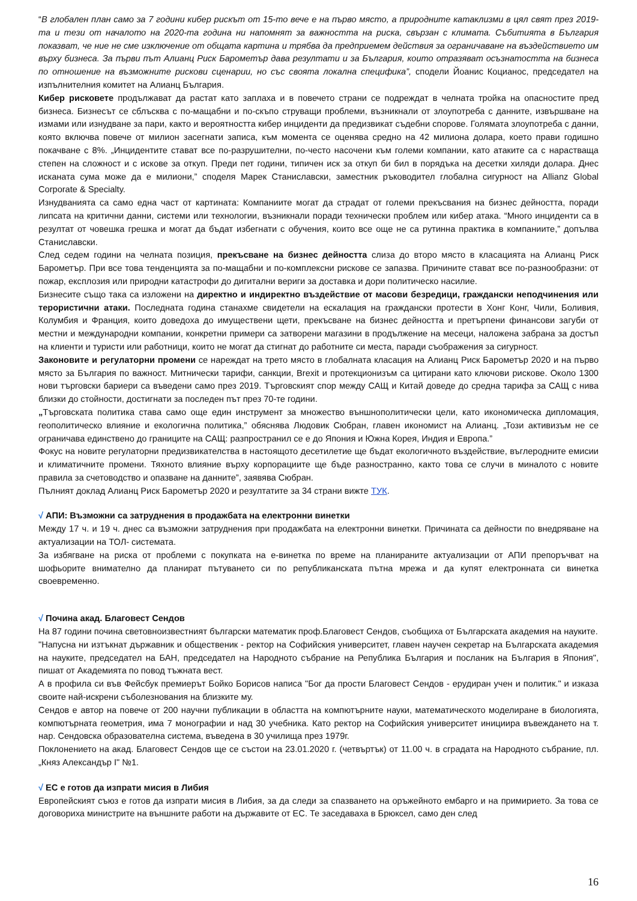“В глобален план само за 7 години кибер рискът от 15-то вече е на първо място, а природните катаклизми в цял свят през 2019-та и тези от началото на 2020-та година ни напомнят за важността на риска, свързан с климата. Събитията в България показват, че ние не сме изключение от общата картина и трябва да предприемем действия за ограничаване на въздействието им върху бизнеса. За първи път Алианц Риск Барометър дава резултати и за България, които отразяват осъзнатостта на бизнеса по отношение на възможните рискови сценарии, но със своята локална специфика”, сподели Йоанис Коцианос, председател на изпълнителния комитет на Алианц България.
Кибер рисковете продължават да растат като заплаха и в повечето страни се подреждат в челната тройка на опасностите пред бизнеса. Бизнесът се сблъсква с по-мащабни и по-скъпо струващи проблеми, възникнали от злоупотреба с данните, извършване на измами или изнудване за пари, както и вероятността кибер инциденти да предизвикат съдебни спорове. Голямата злоупотреба с данни, която включва повече от милион засегнати записа, към момента се оценява средно на 42 милиона долара, което прави годишно покачване с 8%. „Инцидентите стават все по-разрушителни, по-често насочени към големи компании, като атаките са с нарастваща степен на сложност и с искове за откуп. Преди пет години, типичен иск за откуп би бил в порядъка на десетки хиляди долара. Днес исканата сума може да е милиони,” споделя Марек Станиславски, заместник ръководител глобална сигурност на Allianz Global Corporate & Specialty.
Изнудванията са само една част от картината: Компаниите могат да страдат от големи прекъсвания на бизнес дейността, поради липсата на критични данни, системи или технологии, възникнали поради технически проблем или кибер атака. “Много инциденти са в резултат от човешка грешка и могат да бъдат избегнати с обучения, които все още не са рутинна практика в компаниите,” допълва Станиславски.
След седем години на челната позиция, прекъсване на бизнес дейността слиза до второ място в класацията на Алианц Риск Барометър. При все това тенденцията за по-мащабни и по-комплексни рискове се запазва. Причините стават все по-разнообразни: от пожар, експлозия или природни катастрофи до дигитални вериги за доставка и дори политическо насилие.
Бизнесите също така са изложени на директно и индиректно въздействие от масови безредици, граждански неподчинения или терористични атаки. Последната година станахме свидетели на ескалация на граждански протести в Хонг Конг, Чили, Боливия, Колумбия и Франция, които доведоха до имуществени щети, прекъсване на бизнес дейността и претърпени финансови загуби от местни и международни компании, конкретни примери са затворени магазини в продължение на месеци, наложена забрана за достъп на клиенти и туристи или работници, които не могат да стигнат до работните си места, паради съображения за сигурност.
Законовите и регулаторни промени се нареждат на трето място в глобалната класация на Алианц Риск Барометър 2020 и на първо място за България по важност. Митнически тарифи, санкции, Brexit и протекционизъм са цитирани като ключови рискове. Около 1300 нови търговски бариери са въведени само през 2019. Търговският спор между САЩ и Китай доведе до средна тарифа за САЩ с нива близки до стойности, достигнати за последен път през 70-те години.
„Търговската политика става само още един инструмент за множество външнополитически цели, като икономическа дипломация, геополитическо влияние и екологична политика,” обяснява Людовик Сюбран, главен икономист на Алианц. „Този активизъм не се ограничава единствено до границите на САЩ: разпространил се е до Япония и Южна Корея, Индия и Европа.”
Фокус на новите регулаторни предизвикателства в настоящото десетилетие ще бъдат екологичното въздействие, въглеродните емисии и климатичните промени. Тяхното влияние върху корпорациите ще бъде разностранно, както това се случи в миналото с новите правила за счетоводство и опазване на данните”, заявява Сюбран.
Пълният доклад Алианц Риск Барометър 2020 и резултатите за 34 страни вижте ТУК.
√ АПИ: Възможни са затруднения в продажбата на електронни винетки
Между 17 ч. и 19 ч. днес са възможни затруднения при продажбата на електронни винетки. Причината са дейности по внедряване на актуализации на ТОЛ- системата.
За избягване на риска от проблеми с покупката на е-винетка по време на планираните актуализации от АПИ препоръчват на шофьорите внимателно да планират пътуването си по републиканската пътна мрежа и да купят електронната си винетка своевременно.
√ Почина акад. Благовест Сендов
На 87 години почина световноизвестният български математик проф.Благовест Сендов, съобщиха от Българската академия на науките.
"Напусна ни изтъкнат държавник и общественик - ректор на Софийския университет, главен научен секретар на Българската академия на науките, председател на БАН, председател на Народното събрание на Република България и посланик на България в Япония", пишат от Академията по повод тъжната вест.
А в профила си във Фейсбук премиерът Бойко Борисов написа "Бог да прости Благовест Сендов - ерудиран учен и политик." и изказа своите най-искрени съболезнования на близките му.
Сендов е автор на повече от 200 научни публикации в областта на компютърните науки, математическото моделиране в биологията, компютърната геометрия, има 7 монографии и над 30 учебника. Като ректор на Софийския университет инициира въвеждането на т. нар. Сендовска образователна система, въведена в 30 училища през 1979г.
Поклонението на акад. Благовест Сендов ще се състои на 23.01.2020 г. (четвъртък) от 11.00 ч. в сградата на Народното събрание, пл. „Княз Александър I" №1.
√ ЕС е готов да изпрати мисия в Либия
Европейският съюз е готов да изпрати мисия в Либия, за да следи за спазването на оръжейното ембарго и на примирието. За това се договориха министрите на външните работи на държавите от ЕС. Те заседаваха в Брюксел, само ден след
16